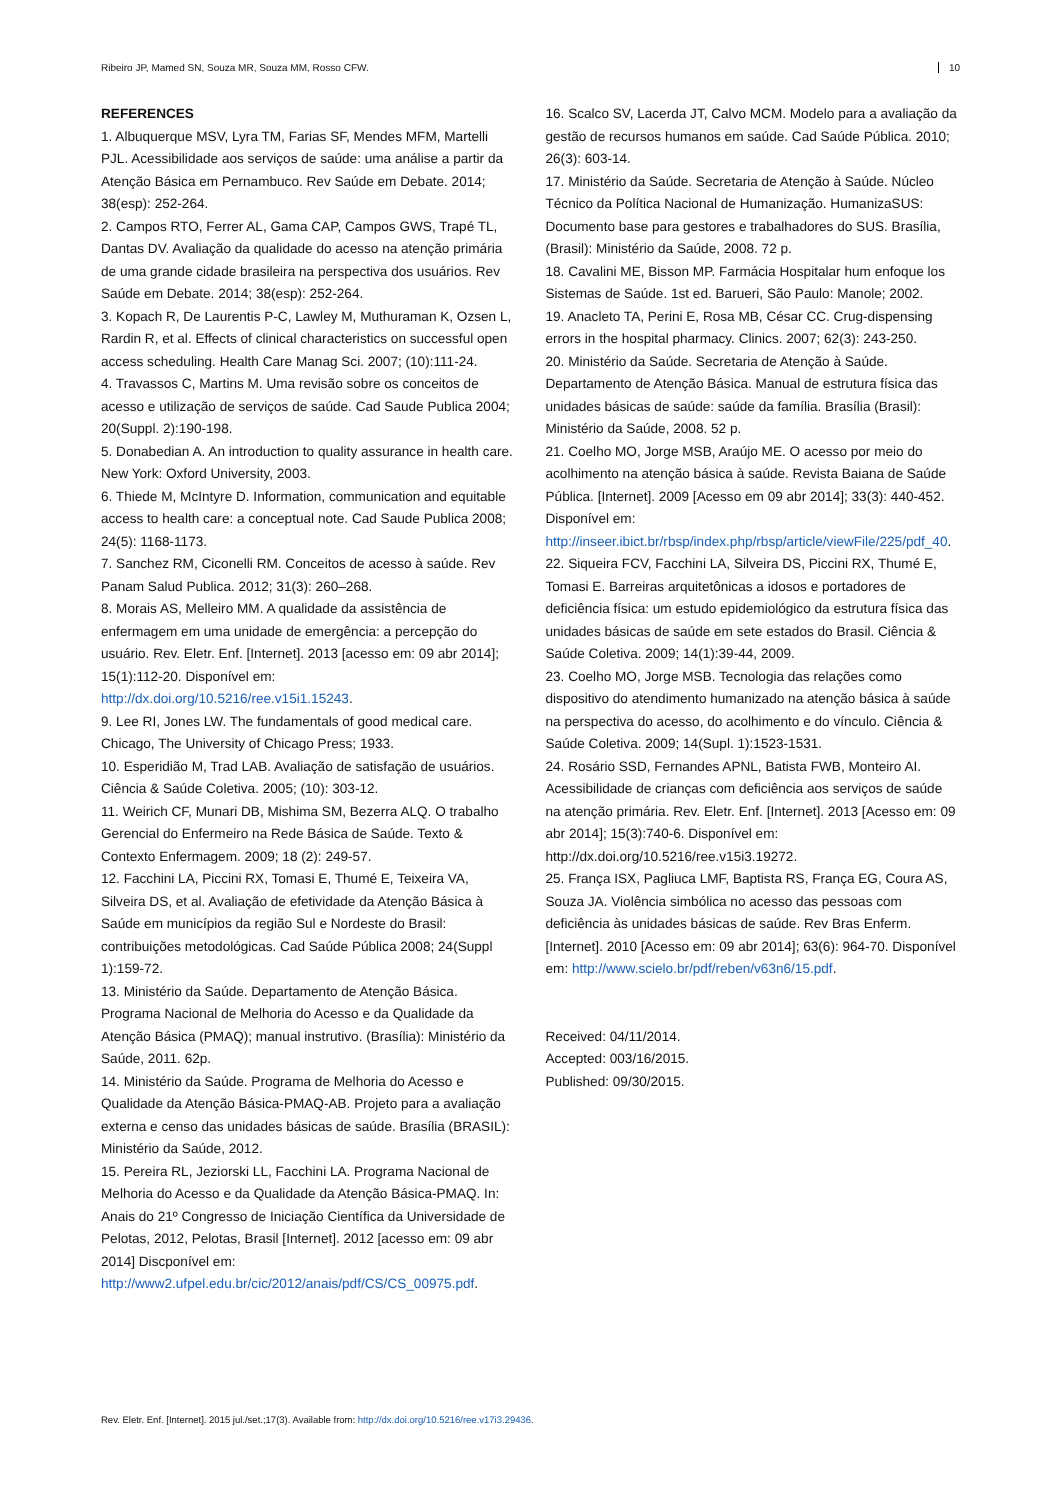Ribeiro JP, Mamed SN, Souza MR, Souza MM, Rosso CFW. 10
REFERENCES
1. Albuquerque MSV, Lyra TM, Farias SF, Mendes MFM, Martelli PJL. Acessibilidade aos serviços de saúde: uma análise a partir da Atenção Básica em Pernambuco. Rev Saúde em Debate. 2014; 38(esp): 252-264.
2. Campos RTO, Ferrer AL, Gama CAP, Campos GWS, Trapé TL, Dantas DV. Avaliação da qualidade do acesso na atenção primária de uma grande cidade brasileira na perspectiva dos usuários. Rev Saúde em Debate. 2014; 38(esp): 252-264.
3. Kopach R, De Laurentis P-C, Lawley M, Muthuraman K, Ozsen L, Rardin R, et al. Effects of clinical characteristics on successful open access scheduling. Health Care Manag Sci. 2007; (10):111-24.
4. Travassos C, Martins M. Uma revisão sobre os conceitos de acesso e utilização de serviços de saúde. Cad Saude Publica 2004; 20(Suppl. 2):190-198.
5. Donabedian A. An introduction to quality assurance in health care. New York: Oxford University, 2003.
6. Thiede M, McIntyre D. Information, communication and equitable access to health care: a conceptual note. Cad Saude Publica 2008; 24(5): 1168-1173.
7. Sanchez RM, Ciconelli RM. Conceitos de acesso à saúde. Rev Panam Salud Publica. 2012; 31(3): 260–268.
8. Morais AS, Melleiro MM. A qualidade da assistência de enfermagem em uma unidade de emergência: a percepção do usuário. Rev. Eletr. Enf. [Internet]. 2013 [acesso em: 09 abr 2014]; 15(1):112-20. Disponível em: http://dx.doi.org/10.5216/ree.v15i1.15243.
9. Lee RI, Jones LW. The fundamentals of good medical care. Chicago, The University of Chicago Press; 1933.
10. Esperidião M, Trad LAB. Avaliação de satisfação de usuários. Ciência & Saúde Coletiva. 2005; (10): 303-12.
11. Weirich CF, Munari DB, Mishima SM, Bezerra ALQ. O trabalho Gerencial do Enfermeiro na Rede Básica de Saúde. Texto & Contexto Enfermagem. 2009; 18 (2): 249-57.
12. Facchini LA, Piccini RX, Tomasi E, Thumé E, Teixeira VA, Silveira DS, et al. Avaliação de efetividade da Atenção Básica à Saúde em municípios da região Sul e Nordeste do Brasil: contribuições metodológicas. Cad Saúde Pública 2008; 24(Suppl 1):159-72.
13. Ministério da Saúde. Departamento de Atenção Básica. Programa Nacional de Melhoria do Acesso e da Qualidade da Atenção Básica (PMAQ); manual instrutivo. (Brasília): Ministério da Saúde, 2011. 62p.
14. Ministério da Saúde. Programa de Melhoria do Acesso e Qualidade da Atenção Básica-PMAQ-AB. Projeto para a avaliação externa e censo das unidades básicas de saúde. Brasília (BRASIL): Ministério da Saúde, 2012.
15. Pereira RL, Jeziorski LL, Facchini LA. Programa Nacional de Melhoria do Acesso e da Qualidade da Atenção Básica-PMAQ. In: Anais do 21º Congresso de Iniciação Científica da Universidade de Pelotas, 2012, Pelotas, Brasil [Internet]. 2012 [acesso em: 09 abr 2014] Discponível em: http://www2.ufpel.edu.br/cic/2012/anais/pdf/CS/CS_00975.pdf.
16. Scalco SV, Lacerda JT, Calvo MCM. Modelo para a avaliação da gestão de recursos humanos em saúde. Cad Saúde Pública. 2010; 26(3): 603-14.
17. Ministério da Saúde. Secretaria de Atenção à Saúde. Núcleo Técnico da Política Nacional de Humanização. HumanizaSUS: Documento base para gestores e trabalhadores do SUS. Brasília, (Brasil): Ministério da Saúde, 2008. 72 p.
18. Cavalini ME, Bisson MP. Farmácia Hospitalar hum enfoque los Sistemas de Saúde. 1st ed. Barueri, São Paulo: Manole; 2002.
19. Anacleto TA, Perini E, Rosa MB, César CC. Crug-dispensing errors in the hospital pharmacy. Clinics. 2007; 62(3): 243-250.
20. Ministério da Saúde. Secretaria de Atenção à Saúde. Departamento de Atenção Básica. Manual de estrutura física das unidades básicas de saúde: saúde da família. Brasília (Brasil): Ministério da Saúde, 2008. 52 p.
21. Coelho MO, Jorge MSB, Araújo ME. O acesso por meio do acolhimento na atenção básica à saúde. Revista Baiana de Saúde Pública. [Internet]. 2009 [Acesso em 09 abr 2014]; 33(3): 440-452. Disponível em: http://inseer.ibict.br/rbsp/index.php/rbsp/article/viewFile/225/pdf_40.
22. Siqueira FCV, Facchini LA, Silveira DS, Piccini RX, Thumé E, Tomasi E. Barreiras arquitetônicas a idosos e portadores de deficiência física: um estudo epidemiológico da estrutura física das unidades básicas de saúde em sete estados do Brasil. Ciência & Saúde Coletiva. 2009; 14(1):39-44, 2009.
23. Coelho MO, Jorge MSB. Tecnologia das relações como dispositivo do atendimento humanizado na atenção básica à saúde na perspectiva do acesso, do acolhimento e do vínculo. Ciência & Saúde Coletiva. 2009; 14(Supl. 1):1523-1531.
24. Rosário SSD, Fernandes APNL, Batista FWB, Monteiro AI. Acessibilidade de crianças com deficiência aos serviços de saúde na atenção primária. Rev. Eletr. Enf. [Internet]. 2013 [Acesso em: 09 abr 2014]; 15(3):740-6. Disponível em: http://dx.doi.org/10.5216/ree.v15i3.19272.
25. França ISX, Pagliuca LMF, Baptista RS, França EG, Coura AS, Souza JA. Violência simbólica no acesso das pessoas com deficiência às unidades básicas de saúde. Rev Bras Enferm. [Internet]. 2010 [Acesso em: 09 abr 2014]; 63(6): 964-70. Disponível em: http://www.scielo.br/pdf/reben/v63n6/15.pdf.
Received: 04/11/2014.
Accepted: 003/16/2015.
Published: 09/30/2015.
Rev. Eletr. Enf. [Internet]. 2015 jul./set.;17(3). Available from: http://dx.doi.org/10.5216/ree.v17i3.29436.